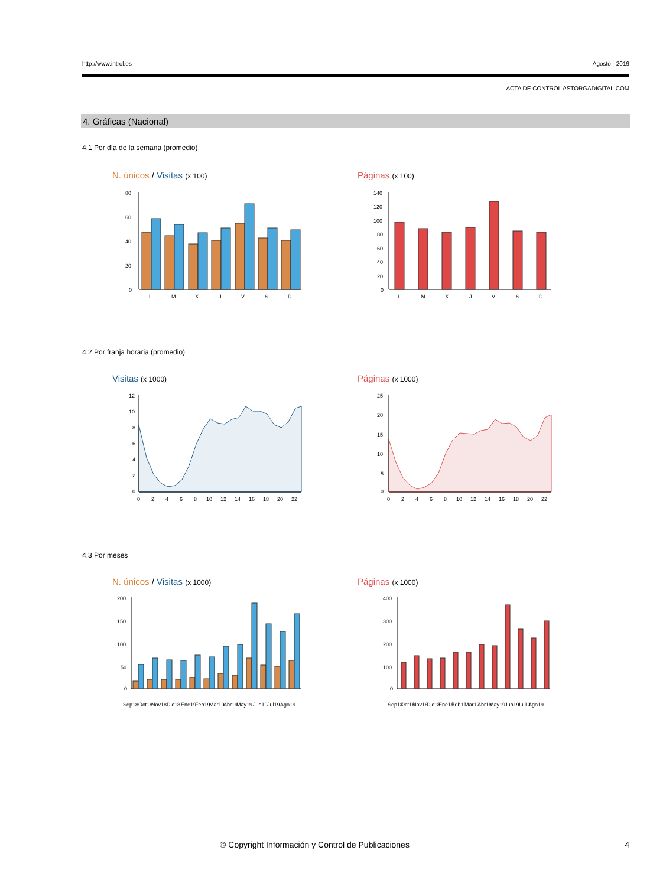http://www.introl.es Agosto - 2019
ACTA DE CONTROL ASTORGADIGITAL.COM
4. Gráficas (Nacional)
4.1 Por día de la semana (promedio)
N. únicos / Visitas (x 100) Páginas (x 100)
80
60
40
20
0
L
M
X
J
V
S
D
140
120
100
80
60
40
20
0
L
M
X
J
V
S
D
4.2 Por franja horaria (promedio)
Visitas (x 1000) Páginas (x 1000)
12
10
8
6
4
2
0
0
2
4
6
8
10
12
14
16
18
20
22
25
20
15
10
5
0
0
2
4
6
8
10
12
14
16
18
20
22
4.3 Por meses
N. únicos / Visitas (x 1000) Páginas (x 1000)
200
150
100
50
0
Sep18
Oct18
Nov18
Dic18
Ene19
Feb19
Mar19
Abr19
May19
Jun19
Jul19
Ago19
400
300
200
100
0
Sep18
Oct18
Nov18
Dic18
Ene19
Feb19
Mar19
Abr19
May19
Jun19
Jul19
Ago19
© Copyright Información y Control de Publicaciones
4